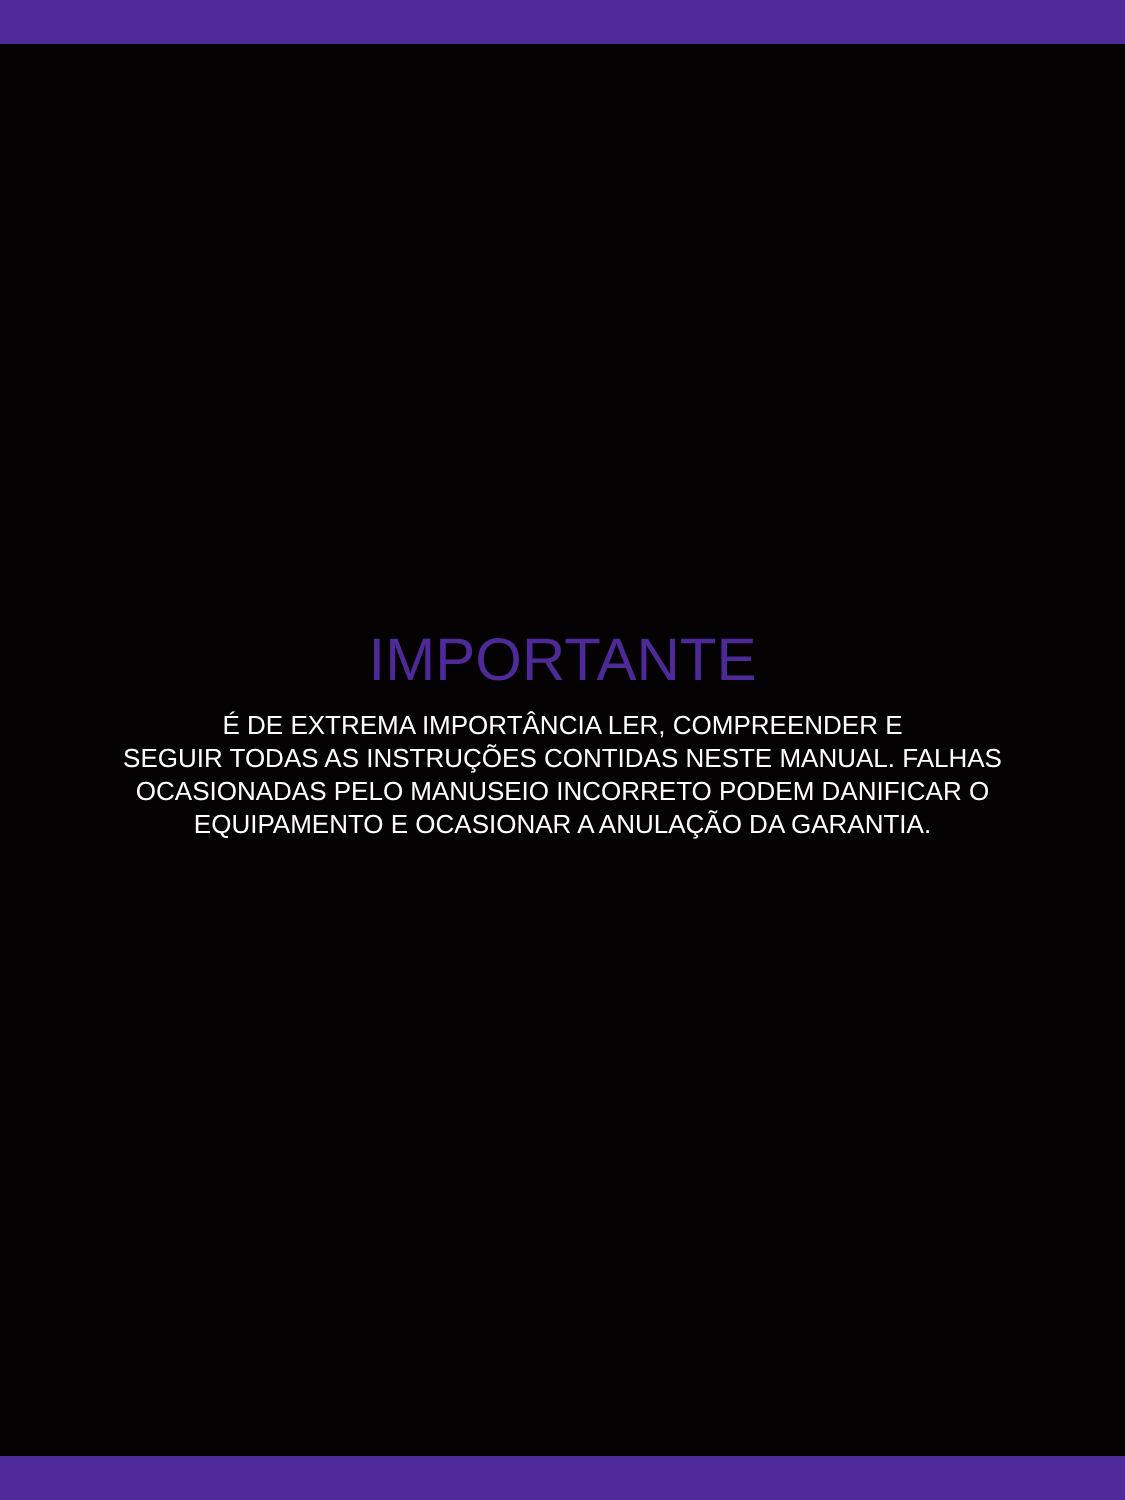IMPORTANTE
É DE EXTREMA IMPORTÂNCIA LER, COMPREENDER E
SEGUIR TODAS AS INSTRUÇÕES CONTIDAS NESTE MANUAL. FALHAS
OCASIONADAS PELO MANUSEIO INCORRETO PODEM DANIFICAR O
EQUIPAMENTO E OCASIONAR A ANULAÇÃO DA GARANTIA.